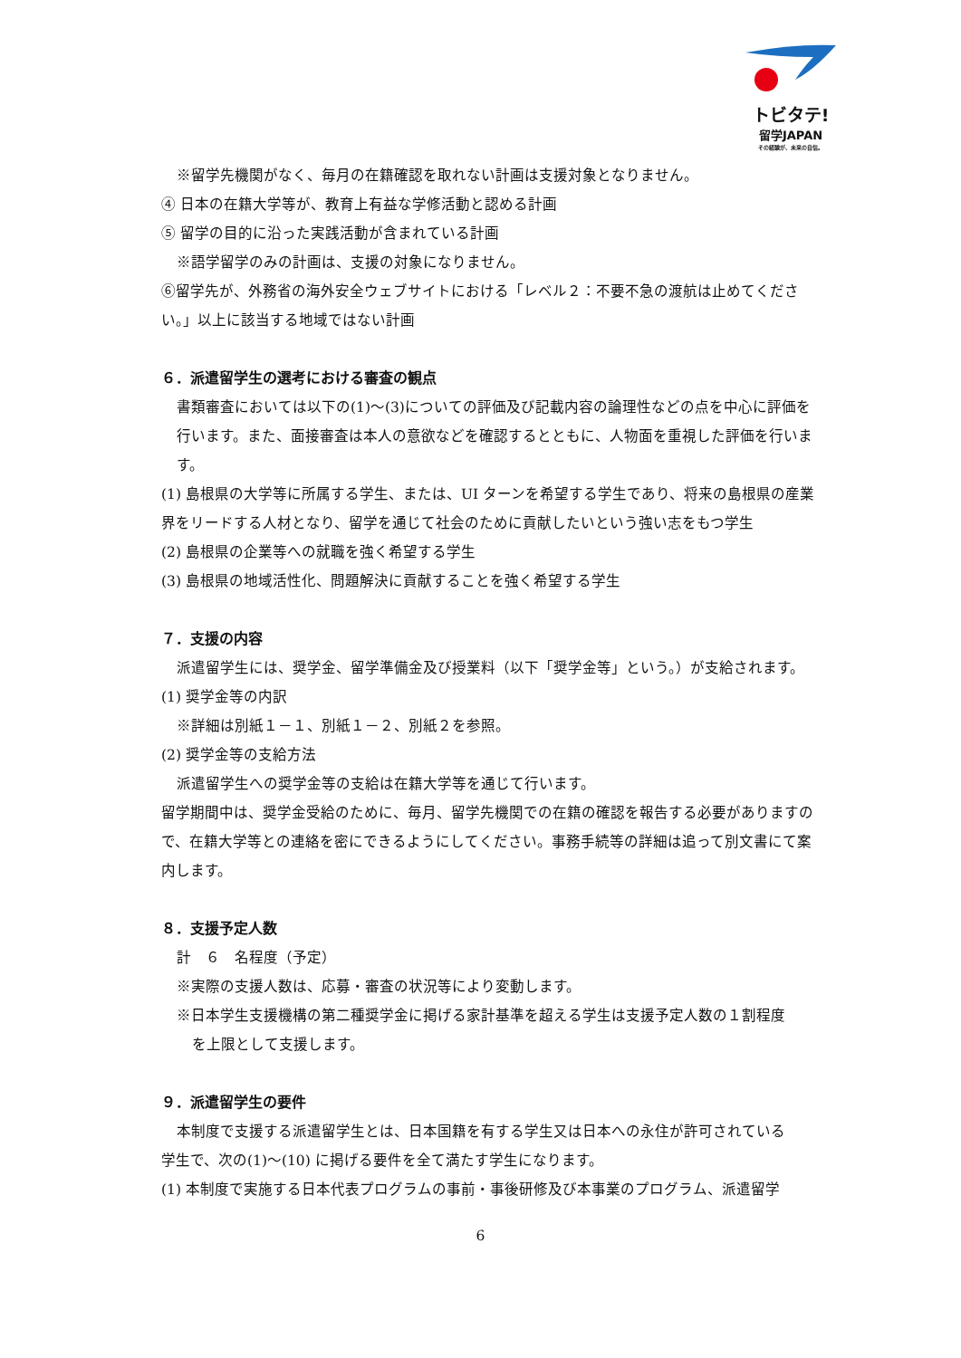トビタテ!
留学JAPAN
その経験が、未来の自信。
※留学先機関がなく、毎月の在籍確認を取れない計画は支援対象となりません。
④ 日本の在籍大学等が、教育上有益な学修活動と認める計画
⑤ 留学の目的に沿った実践活動が含まれている計画
※語学留学のみの計画は、支援の対象になりません。
⑥留学先が、外務省の海外安全ウェブサイトにおける「レベル２：不要不急の渡航は止めてください。」以上に該当する地域ではない計画
６．派遣留学生の選考における審査の観点
書類審査においては以下の(1)～(3)についての評価及び記載内容の論理性などの点を中心に評価を行います。また、面接審査は本人の意欲などを確認するとともに、人物面を重視した評価を行います。
(1) 島根県の大学等に所属する学生、または、UI ターンを希望する学生であり、将来の島根県の産業界をリードする人材となり、留学を通じて社会のために貢献したいという強い志をもつ学生
(2) 島根県の企業等への就職を強く希望する学生
(3) 島根県の地域活性化、問題解決に貢献することを強く希望する学生
７．支援の内容
派遣留学生には、奨学金、留学準備金及び授業料（以下「奨学金等」という。）が支給されます。
(1) 奨学金等の内訳
※詳細は別紙１－１、別紙１－２、別紙２を参照。
(2) 奨学金等の支給方法
派遣留学生への奨学金等の支給は在籍大学等を通じて行います。
留学期間中は、奨学金受給のために、毎月、留学先機関での在籍の確認を報告する必要がありますので、在籍大学等との連絡を密にできるようにしてください。事務手続等の詳細は追って別文書にて案内します。
８．支援予定人数
計　６　名程度（予定）
※実際の支援人数は、応募・審査の状況等により変動します。
※日本学生支援機構の第二種奨学金に掲げる家計基準を超える学生は支援予定人数の１割程度
を上限として支援します。
９．派遣留学生の要件
本制度で支援する派遣留学生とは、日本国籍を有する学生又は日本への永住が許可されている
学生で、次の(1)～(10) に掲げる要件を全て満たす学生になります。
(1) 本制度で実施する日本代表プログラムの事前・事後研修及び本事業のプログラム、派遣留学
6